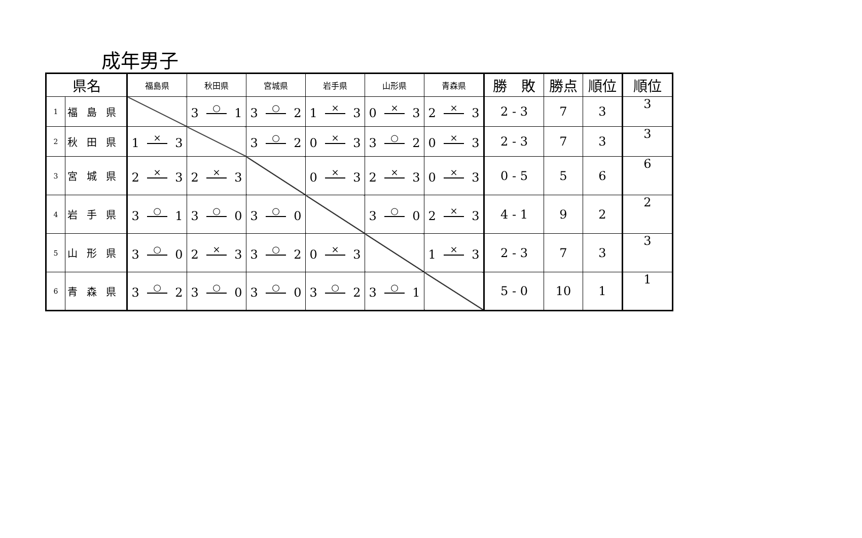成年男子
| 県名 | | 福島県 | 秋田県 | 宮城県 | 岩手県 | 山形県 | 青森県 | 勝 敗 | 勝点 | 順位 | 順位 |
| --- | --- | --- | --- | --- | --- | --- | --- | --- | --- | --- | --- |
| 1 | 福島県 | | 3 ○ 1 | 3 ○ 2 | 1 × 3 | 0 × 3 | 2 × 3 | 2 - 3 | 7 | 3 | 3 |
| 2 | 秋田県 | 1 × 3 | | 3 ○ 2 | 0 × 3 | 3 ○ 2 | 0 × 3 | 2 - 3 | 7 | 3 | 3 |
| 3 | 宮城県 | 2 × 3 | 2 × 3 | | 0 × 3 | 2 × 3 | 0 × 3 | 0 - 5 | 5 | 6 | 6 |
| 4 | 岩手県 | 3 ○ 1 | 3 ○ 0 | 3 ○ 0 | | 3 ○ 0 | 2 × 3 | 4 - 1 | 9 | 2 | 2 |
| 5 | 山形県 | 3 ○ 0 | 2 × 3 | 3 ○ 2 | 0 × 3 | | 1 × 3 | 2 - 3 | 7 | 3 | 3 |
| 6 | 青森県 | 3 ○ 2 | 3 ○ 0 | 3 ○ 0 | 3 ○ 2 | 3 ○ 1 | | 5 - 0 | 10 | 1 | 1 |